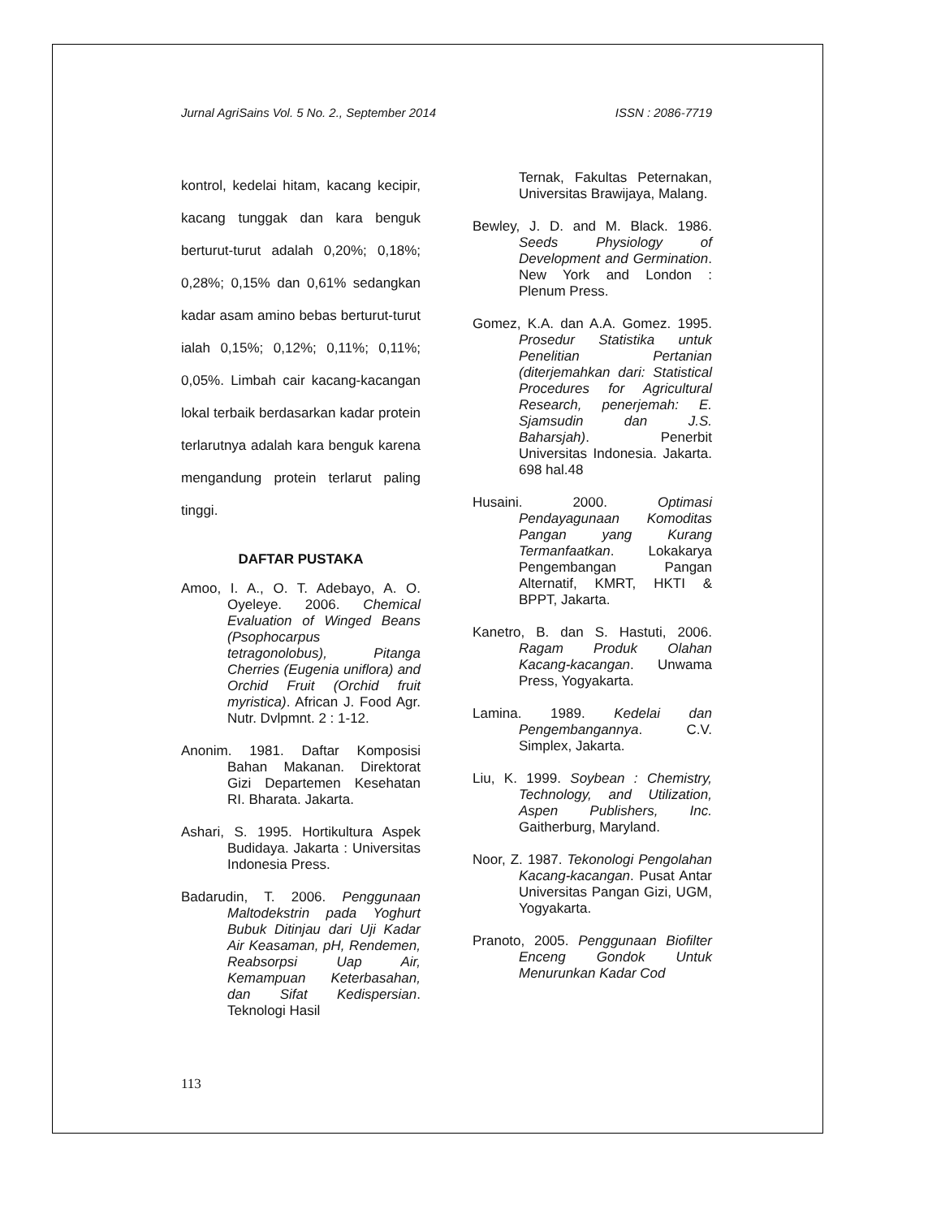Jurnal AgriSains Vol. 5 No. 2., September 2014 ISSN : 2086-7719
kontrol, kedelai hitam, kacang kecipir, kacang tunggak dan kara benguk berturut-turut adalah 0,20%; 0,18%; 0,28%; 0,15% dan 0,61% sedangkan kadar asam amino bebas berturut-turut ialah 0,15%; 0,12%; 0,11%; 0,11%; 0,05%. Limbah cair kacang-kacangan lokal terbaik berdasarkan kadar protein terlarutnya adalah kara benguk karena mengandung protein terlarut paling tinggi.
DAFTAR PUSTAKA
Amoo, I. A., O. T. Adebayo, A. O. Oyeleye. 2006. Chemical Evaluation of Winged Beans (Psophocarpus tetragonolobus), Pitanga Cherries (Eugenia uniflora) and Orchid Fruit (Orchid fruit myristica). African J. Food Agr. Nutr. Dvlpmnt. 2 : 1-12.
Anonim. 1981. Daftar Komposisi Bahan Makanan. Direktorat Gizi Departemen Kesehatan RI. Bharata. Jakarta.
Ashari, S. 1995. Hortikultura Aspek Budidaya. Jakarta : Universitas Indonesia Press.
Badarudin, T. 2006. Penggunaan Maltodekstrin pada Yoghurt Bubuk Ditinjau dari Uji Kadar Air Keasaman, pH, Rendemen, Reabsorpsi Uap Air, Kemampuan Keterbasahan, dan Sifat Kedispersian. Teknologi Hasil
Ternak, Fakultas Peternakan, Universitas Brawijaya, Malang.
Bewley, J. D. and M. Black. 1986. Seeds Physiology of Development and Germination. New York and London : Plenum Press.
Gomez, K.A. dan A.A. Gomez. 1995. Prosedur Statistika untuk Penelitian Pertanian (diterjemahkan dari: Statistical Procedures for Agricultural Research, penerjemah: E. Sjamsudin dan J.S. Baharsjah). Penerbit Universitas Indonesia. Jakarta. 698 hal.48
Husaini. 2000. Optimasi Pendayagunaan Komoditas Pangan yang Kurang Termanfaatkan. Lokakarya Pengembangan Pangan Alternatif, KMRT, HKTI & BPPT, Jakarta.
Kanetro, B. dan S. Hastuti, 2006. Ragam Produk Olahan Kacang-kacangan. Unwama Press, Yogyakarta.
Lamina. 1989. Kedelai dan Pengembangannya. C.V. Simplex, Jakarta.
Liu, K. 1999. Soybean : Chemistry, Technology, and Utilization, Aspen Publishers, Inc. Gaitherburg, Maryland.
Noor, Z. 1987. Tekonologi Pengolahan Kacang-kacangan. Pusat Antar Universitas Pangan Gizi, UGM, Yogyakarta.
Pranoto, 2005. Penggunaan Biofilter Enceng Gondok Untuk Menurunkan Kadar Cod
113